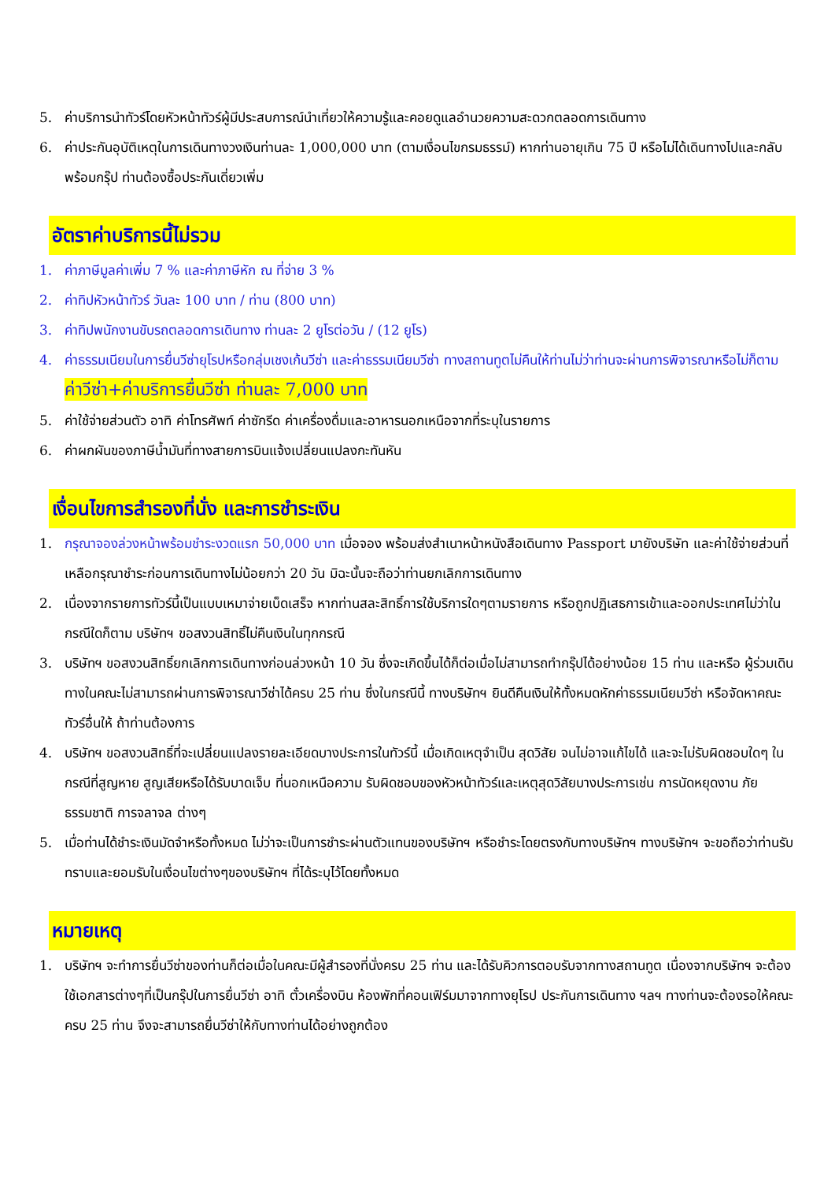5. ค่าบริการนำทัวร์โดยหัวหน้าทัวร์ผู้มีประสบการณ์นำเที่ยวให้ความรู้และคอยดูแลอำนวยความสะดวกตลอดการเดินทาง
6. ค่าประกันอุบัติเหตุในการเดินทางวงเงินท่านละ 1,000,000 บาท (ตามเงื่อนไขกรมธรรม์) หากท่านอายุเกิน 75 ปี หรือไม่ได้เดินทางไปและกลับพร้อมกรุ๊ป ท่านต้องซื้อประกันเดี่ยวเพิ่ม
อัตราค่าบริการนี้ไม่รวม
1. ค่าภาษีมูลค่าเพิ่ม 7 % และค่าภาษีหัก ณ ที่จ่าย 3 %
2. ค่าทิปหัวหน้าทัวร์ วันละ 100 บาท / ท่าน (800 บาท)
3. ค่าทิปพนักงานขับรถตลอดการเดินทาง ท่านละ 2 ยูโรต่อวัน / (12 ยูโร)
4. ค่าธรรมเนียมในการยื่นวีซ่ายุโรปหรือกลุ่มเชงเก้นวีซ่า และค่าธรรมเนียมวีซ่า ทางสถานทูตไม่คืนให้ท่านไม่ว่าท่านจะผ่านการพิจารณาหรือไม่ก็ตาม ค่าวีซ่า+ค่าบริการยื่นวีซ่า ท่านละ 7,000 บาท
5. ค่าใช้จ่ายส่วนตัว อาทิ ค่าโทรศัพท์ ค่าซักรีด ค่าเครื่องดื่มและอาหารนอกเหนือจากที่ระบุในรายการ
6. ค่าผกผันของภาษีน้ำมันที่ทางสายการบินแจ้งเปลี่ยนแปลงกะทันหัน
เงื่อนไขการสำรองที่นั่ง และการชำระเงิน
1. กรุณาจองล่วงหน้าพร้อมชำระงวดแรก 50,000 บาท เมื่อจอง พร้อมส่งสำเนาหน้าหนังสือเดินทาง Passport มายังบริษัท และค่าใช้จ่ายส่วนที่เหลือกรุณาชำระก่อนการเดินทางไม่น้อยกว่า 20 วัน มิฉะนั้นจะถือว่าท่านยกเลิกการเดินทาง
2. เนื่องจากรายการทัวร์นี้เป็นแบบเหมาจ่ายเบ็ดเสร็จ หากท่านสละสิทธิ์การใช้บริการใดๆตามรายการ หรือถูกปฏิเสธการเข้าและออกประเทศไม่ว่าในกรณีใดก็ตาม บริษัทฯ ขอสงวนสิทธิ์ไม่คืนเงินในทุกกรณี
3. บริษัทฯ ขอสงวนสิทธิ์ยกเลิกการเดินทางก่อนล่วงหน้า 10 วัน ซึ่งจะเกิดขึ้นได้ก็ต่อเมื่อไม่สามารถทำกรุ๊ปได้อย่างน้อย 15 ท่าน และหรือ ผู้ร่วมเดินทางในคณะไม่สามารถผ่านการพิจารณาวีซ่าได้ครบ 25 ท่าน ซึ่งในกรณีนี้ ทางบริษัทฯ ยินดีคืนเงินให้ทั้งหมดหักค่าธรรมเนียมวีซ่า หรือจัดหาคณะทัวร์อื่นให้ ถ้าท่านต้องการ
4. บริษัทฯ ขอสงวนสิทธิ์ที่จะเปลี่ยนแปลงรายละเอียดบางประการในทัวร์นี้ เมื่อเกิดเหตุจำเป็น สุดวิสัย จนไม่อาจแก้ไขได้ และจะไม่รับผิดชอบใดๆ ในกรณีที่สูญหาย สูญเสียหรือได้รับบาดเจ็บ ที่นอกเหนือความ รับผิดชอบของหัวหน้าทัวร์และเหตุสุดวิสัยบางประการเช่น การนัดหยุดงาน ภัยธรรมชาติ การจลาจล ต่างๆ
5. เมื่อท่านได้ชำระเงินมัดจำหรือทั้งหมด ไม่ว่าจะเป็นการชำระผ่านตัวแทนของบริษัทฯ หรือชำระโดยตรงกับทางบริษัทฯ ทางบริษัทฯ จะขอถือว่าท่านรับทราบและยอมรับในเงื่อนไขต่างๆของบริษัทฯ ที่ได้ระบุไว้โดยทั้งหมด
หมายเหตุ
1. บริษัทฯ จะทำการยื่นวีซ่าของท่านก็ต่อเมื่อในคณะมีผู้สำรองที่นั่งครบ 25 ท่าน และได้รับคิวการตอบรับจากทางสถานทูต เนื่องจากบริษัทฯ จะต้องใช้เอกสารต่างๆที่เป็นกรุ๊ปในการยื่นวีซ่า อาทิ ตั๋วเครื่องบิน ห้องพักที่คอนเฟิร์มมาจากทางยุโรป ประกันการเดินทาง ฯลฯ ทางท่านจะต้องรอให้คณะครบ 25 ท่าน จึงจะสามารถยื่นวีซ่าให้กับทางท่านได้อย่างถูกต้อง